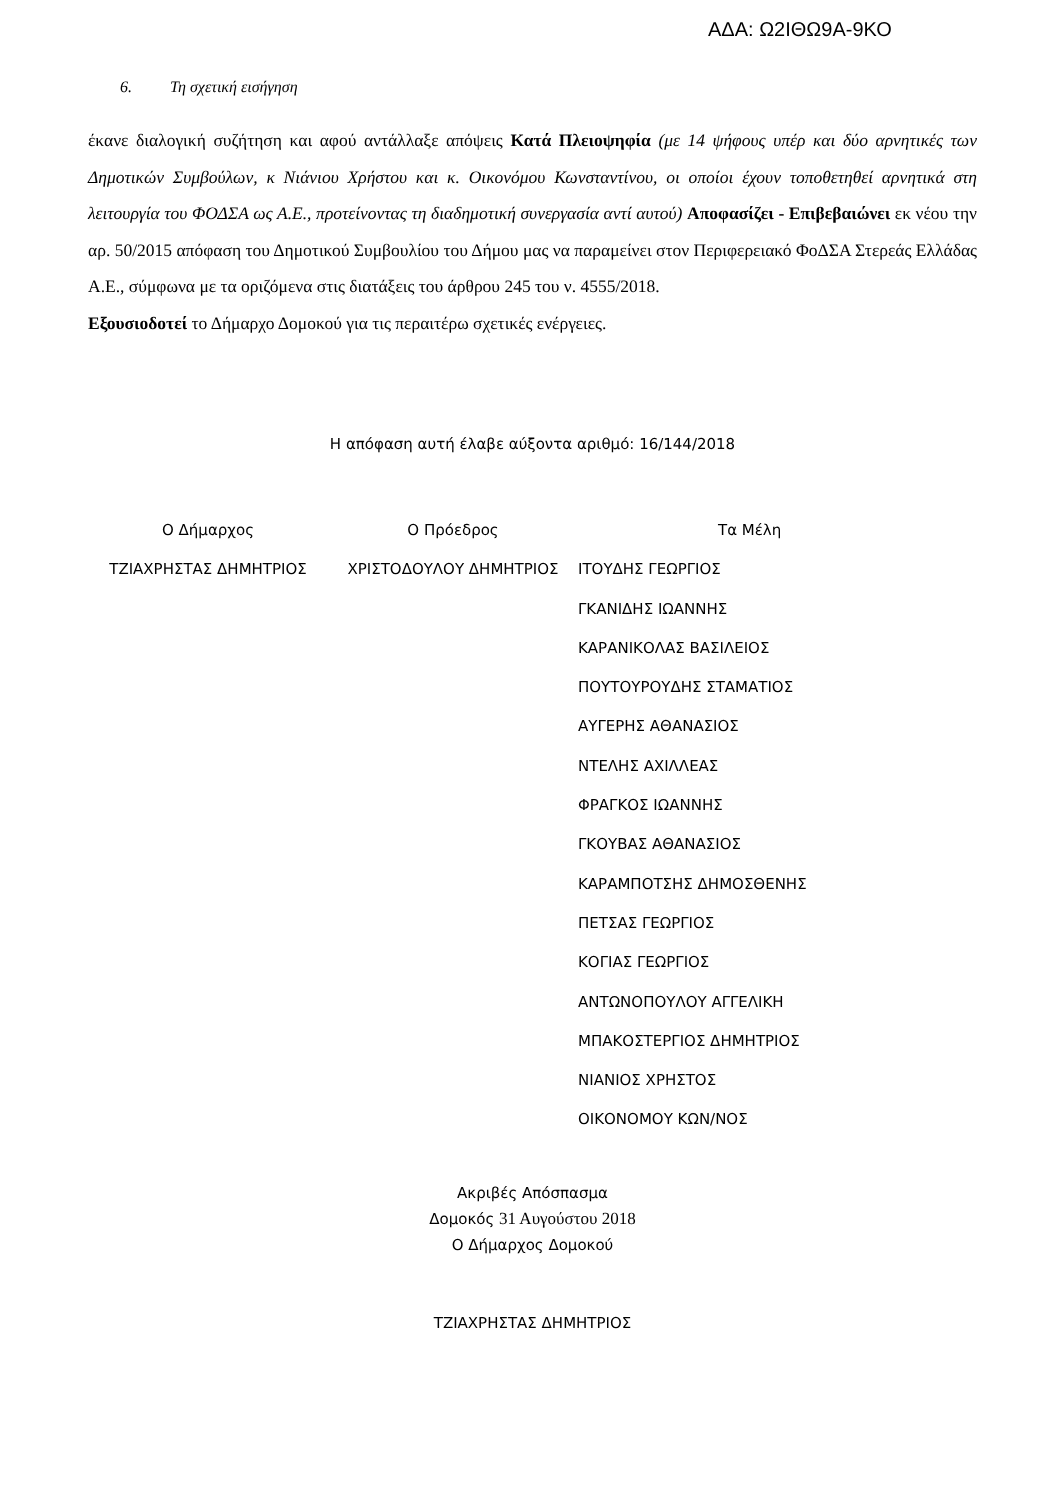ΑΔΑ: Ω2ΙΘΩ9Α-9ΚΟ
6. Τη σχετική εισήγηση
έκανε διαλογική συζήτηση και αφού αντάλλαξε απόψεις Κατά Πλειοψηφία (με 14 ψήφους υπέρ και δύο αρνητικές των Δημοτικών Συμβούλων, κ Νιάνιου Χρήστου και κ. Οικονόμου Κωνσταντίνου, οι οποίοι έχουν τοποθετηθεί αρνητικά στη λειτουργία του ΦΟΔΣΑ ως Α.Ε., προτείνοντας τη διαδημοτική συνεργασία αντί αυτού) Αποφασίζει - Επιβεβαιώνει εκ νέου την αρ. 50/2015 απόφαση του Δημοτικού Συμβουλίου του Δήμου μας να παραμείνει στον Περιφερειακό ΦοΔΣΑ Στερεάς Ελλάδας Α.Ε., σύμφωνα με τα οριζόμενα στις διατάξεις του άρθρου 245 του ν. 4555/2018.
Εξουσιοδοτεί το Δήμαρχο Δομοκού για τις περαιτέρω σχετικές ενέργειες.
Η απόφαση αυτή έλαβε αύξοντα αριθμό: 16/144/2018
Ο Δήμαρχος
ΤΖΙΑΧΡΗΣΤΑΣ ΔΗΜΗΤΡΙΟΣ
Ο Πρόεδρος
ΧΡΙΣΤΟΔΟΥΛΟΥ ΔΗΜΗΤΡΙΟΣ
Τα Μέλη
ΙΤΟΥΔΗΣ ΓΕΩΡΓΙΟΣ
ΓΚΑΝΙΔΗΣ ΙΩΑΝΝΗΣ
ΚΑΡΑΝΙΚΟΛΑΣ ΒΑΣΙΛΕΙΟΣ
ΠΟΥΤΟΥΡΟΥΔΗΣ ΣΤΑΜΑΤΙΟΣ
ΑΥΓΕΡΗΣ ΑΘΑΝΑΣΙΟΣ
ΝΤΕΛΗΣ ΑΧΙΛΛΕΑΣ
ΦΡΑΓΚΟΣ ΙΩΑΝΝΗΣ
ΓΚΟΥΒΑΣ ΑΘΑΝΑΣΙΟΣ
ΚΑΡΑΜΠΟΤΣΗΣ ΔΗΜΟΣΘΕΝΗΣ
ΠΕΤΣΑΣ ΓΕΩΡΓΙΟΣ
ΚΟΓΙΑΣ ΓΕΩΡΓΙΟΣ
ΑΝΤΩΝΟΠΟΥΛΟΥ ΑΓΓΕΛΙΚΗ
ΜΠΑΚΟΣΤΕΡΓΙΟΣ ΔΗΜΗΤΡΙΟΣ
ΝΙΑΝΙΟΣ ΧΡΗΣΤΟΣ
ΟΙΚΟΝΟΜΟΥ ΚΩΝ/ΝΟΣ
Ακριβές Απόσπασμα
Δομοκός 31 Αυγούστου 2018
Ο Δήμαρχος Δομοκού
ΤΖΙΑΧΡΗΣΤΑΣ ΔΗΜΗΤΡΙΟΣ